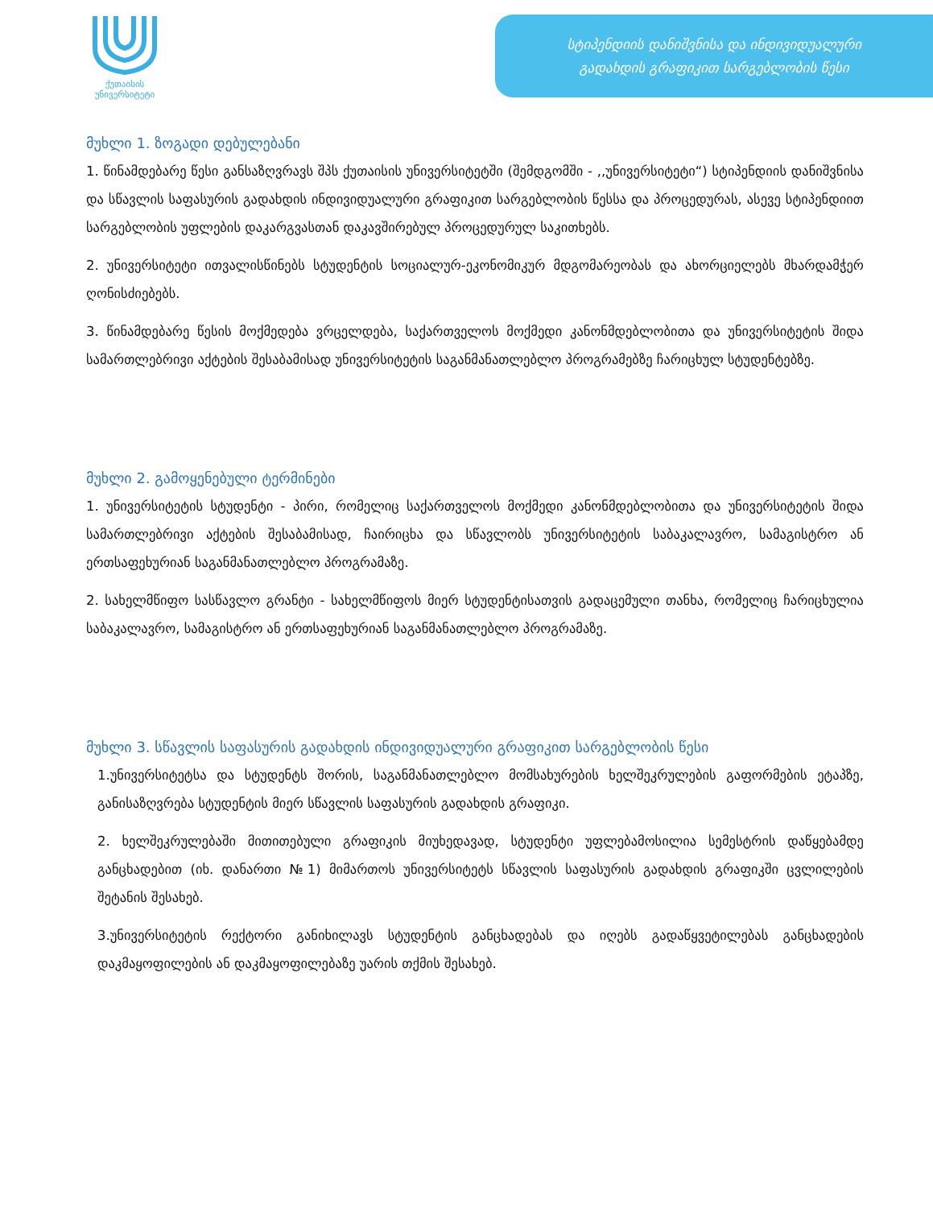ქუთაისის
უნივერსიტეტი
სტიპენდიის დანიშვნისა და ინდივიდუალური
გადახდის გრაფიკით სარგებლობის წესი
მუხლი 1. ზოგადი დებულებანი
1. წინამდებარე წესი განსაზღვრავს შპს ქუთაისის უნივერსიტეტში (შემდგომში - ,,უნივერსიტეტი“) სტიპენდიის დანიშვნისა და სწავლის საფასურის გადახდის ინდივიდუალური გრაფიკით სარგებლობის წესსა და პროცედურას, ასევე სტიპენდიით სარგებლობის უფლების დაკარგვასთან დაკავშირებულ პროცედურულ საკითხებს.
2. უნივერსიტეტი ითვალისწინებს სტუდენტის სოციალურ-ეკონომიკურ მდგომარეობას და ახორციელებს მხარდამჭერ ღონისძიებებს.
3. წინამდებარე წესის მოქმედება ვრცელდება, საქართველოს მოქმედი კანონმდებლობითა და უნივერსიტეტის შიდა სამართლებრივი აქტების შესაბამისად უნივერსიტეტის საგანმანათლებლო პროგრამებზე ჩარიცხულ სტუდენტებზე.
მუხლი 2. გამოყენებული ტერმინები
1. უნივერსიტეტის სტუდენტი - პირი, რომელიც საქართველოს მოქმედი კანონმდებლობითა და უნივერსიტეტის შიდა სამართლებრივი აქტების შესაბამისად, ჩაირიცხა და სწავლობს უნივერსიტეტის საბაკალავრო, სამაგისტრო ან ერთსაფეხურიან საგანმანათლებლო პროგრამაზე.
2. სახელმწიფო სასწავლო გრანტი - სახელმწიფოს მიერ სტუდენტისათვის გადაცემული თანხა, რომელიც ჩარიცხულია საბაკალავრო, სამაგისტრო ან ერთსაფეხურიან საგანმანათლებლო პროგრამაზე.
მუხლი 3. სწავლის საფასურის გადახდის ინდივიდუალური გრაფიკით სარგებლობის წესი
1.უნივერსიტეტსა და სტუდენტს შორის, საგანმანათლებლო მომსახურების ხელშეკრულების გაფორმების ეტაპზე, განისაზღვრება სტუდენტის მიერ სწავლის საფასურის გადახდის გრაფიკი.
2. ხელშეკრულებაში მითითებული გრაფიკის მიუხედავად, სტუდენტი უფლებამოსილია სემესტრის დაწყებამდე განცხადებით (იხ. დანართი №1) მიმართოს უნივერსიტეტს სწავლის საფასურის გადახდის გრაფიკში ცვლილების შეტანის შესახებ.
3.უნივერსიტეტის რექტორი განიხილავს სტუდენტის განცხადებას და იღებს გადაწყვეტილებას განცხადების დაკმაყოფილების ან დაკმაყოფილებაზე უარის თქმის შესახებ.